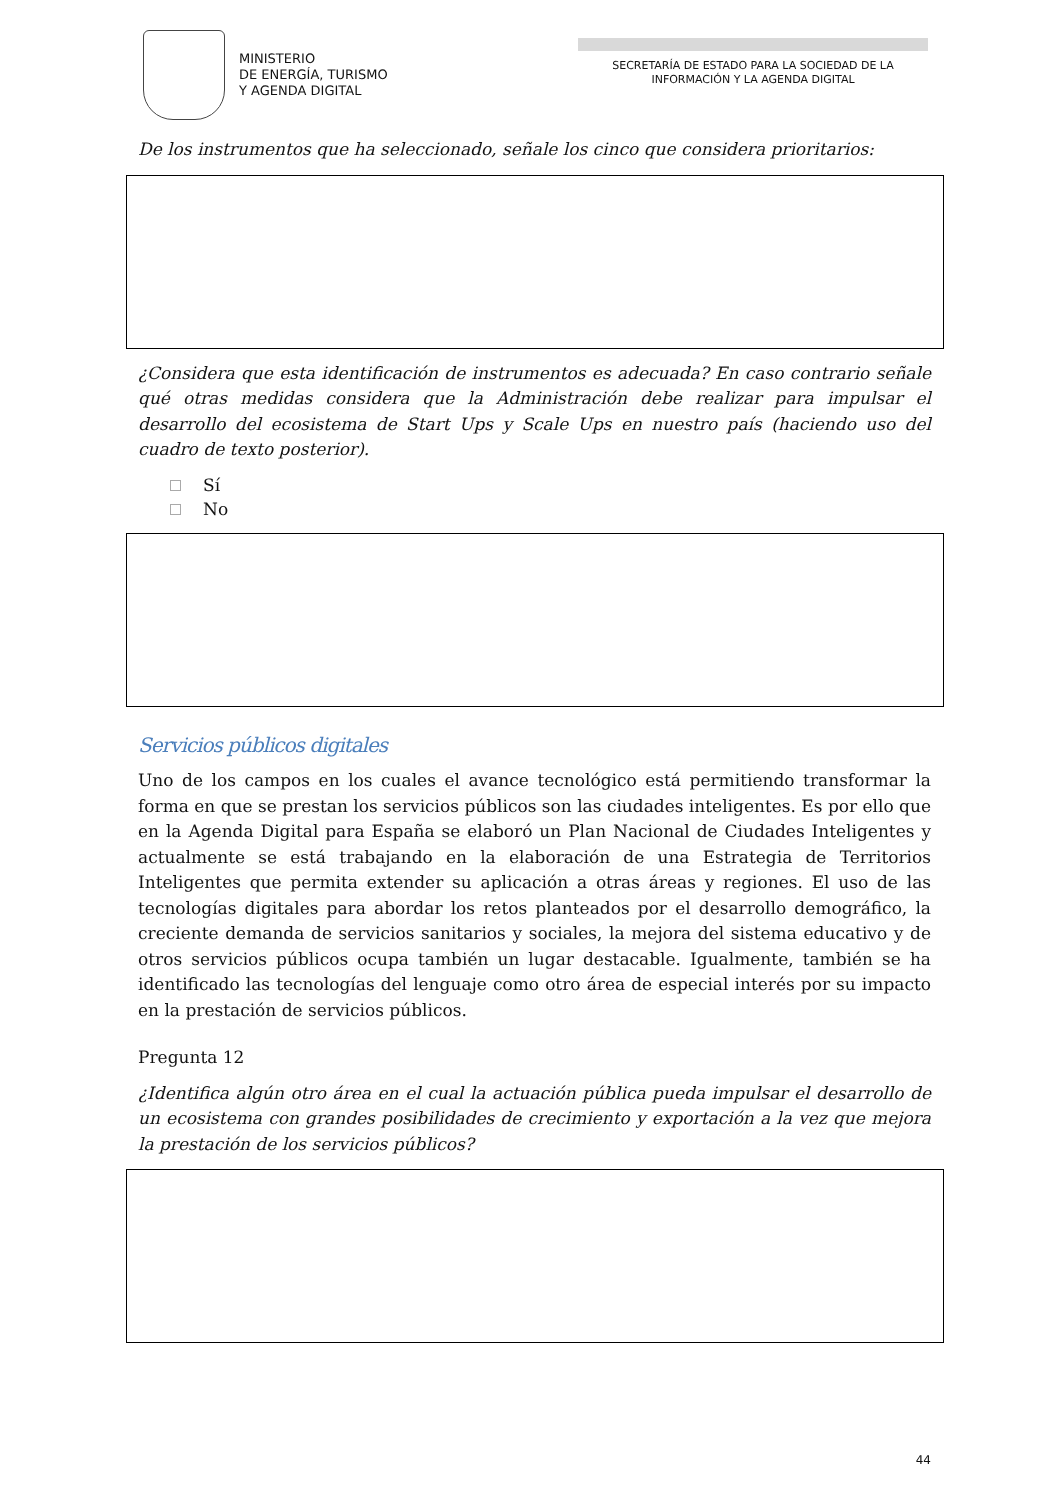MINISTERIO
DE ENERGÍA, TURISMO
Y AGENDA DIGITAL
SECRETARÍA DE ESTADO PARA LA SOCIEDAD DE LA INFORMACIÓN Y LA AGENDA DIGITAL
De los instrumentos que ha seleccionado, señale los cinco que considera prioritarios:
¿Considera que esta identificación de instrumentos es adecuada? En caso contrario señale qué otras medidas considera que la Administración debe realizar para impulsar el desarrollo del ecosistema de Start Ups y Scale Ups en nuestro país (haciendo uso del cuadro de texto posterior).
Sí
No
Servicios públicos digitales
Uno de los campos en los cuales el avance tecnológico está permitiendo transformar la forma en que se prestan los servicios públicos son las ciudades inteligentes. Es por ello que en la Agenda Digital para España se elaboró un Plan Nacional de Ciudades Inteligentes y actualmente se está trabajando en la elaboración de una Estrategia de Territorios Inteligentes que permita extender su aplicación a otras áreas y regiones. El uso de las tecnologías digitales para abordar los retos planteados por el desarrollo demográfico, la creciente demanda de servicios sanitarios y sociales, la mejora del sistema educativo y de otros servicios públicos ocupa también un lugar destacable. Igualmente, también se ha identificado las tecnologías del lenguaje como otro área de especial interés por su impacto en la prestación de servicios públicos.
Pregunta 12
¿Identifica algún otro área en el cual la actuación pública pueda impulsar el desarrollo de un ecosistema con grandes posibilidades de crecimiento y exportación a la vez que mejora la prestación de los servicios públicos?
44